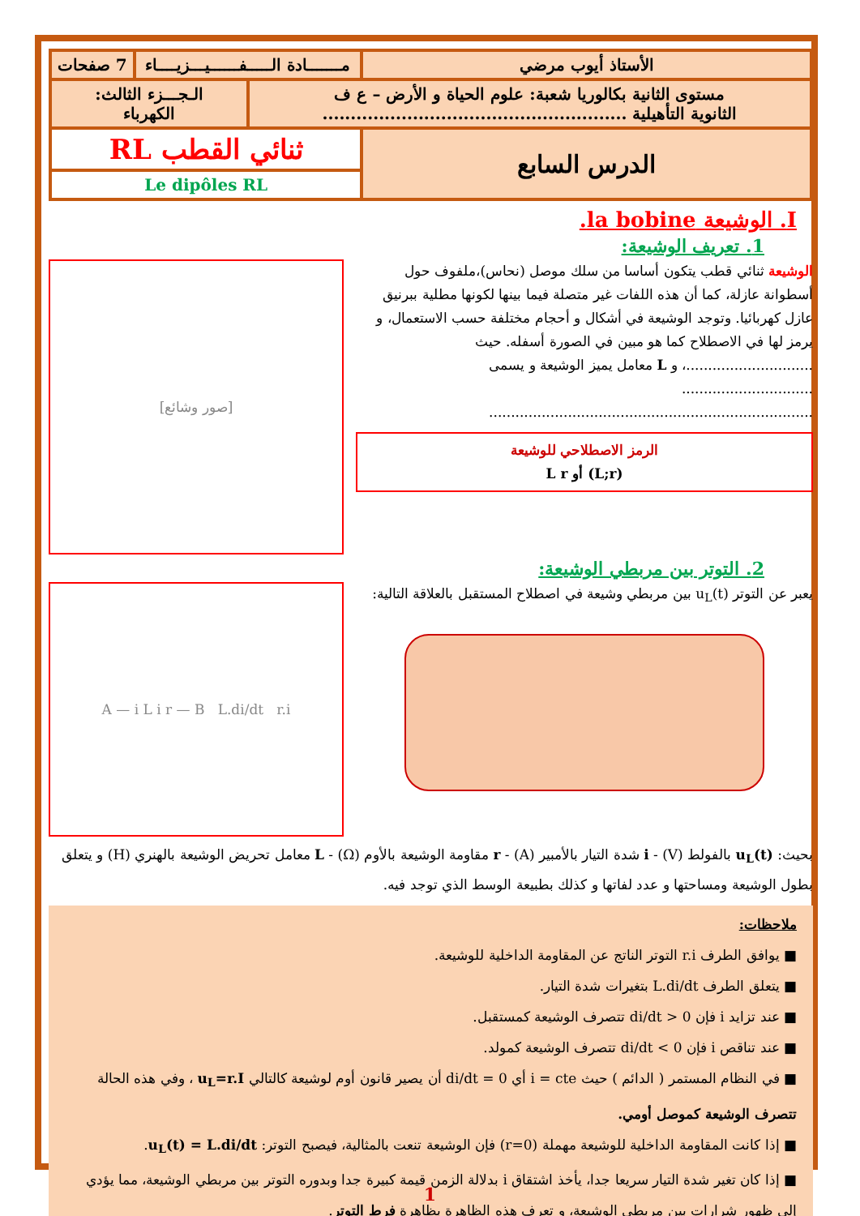| الأستاذ أيوب مرضي | مـــــــادة الـــــفــــــيـــزيــــاء | | 7 صفحات |
| مستوى الثانية بكالوريا شعبة: علوم الحياة و الأرض – ع ف الثانوية التأهيلية ...................................................... | | الـجـــزء الثالث: الكهرباء | |
| الدرس السابع | ثنائي القطب RL | | |
| | Le dipôles RL | | |
I. الوشيعة la bobine.
1. تعريف الوشيعة:
الوشيعة ثنائي قطب يتكون أساسا من سلك موصل (نحاس)،ملفوف حول أسطوانة عازلة، كما أن هذه اللفات غير متصلة فيما بينها لكونها مطلية ببرنيق عازل كهربائيا. وتوجد الوشيعة في أشكال و أحجام مختلفة حسب الاستعمال، و يرمز لها في الاصطلاح كما هو مبين في الصورة أسفله. حيث .............................، و L معامل يميز الوشيعة و يسمى ..............................
..........................................................................
الرمز الاصطلاحي للوشيعة
(L;r) أو L r
[صور وشائع]
2. التوتر بين مربطي الوشيعة:
يعبر عن التوتر u<sub>L</sub>(t) بين مربطي وشيعة في اصطلاح المستقبل بالعلاقة التالية:
A — i L i r — B L.di/dt r.i
بحيث: u<sub>L</sub>(t) بالفولط (V) - i شدة التيار بالأمبير (A) - r مقاومة الوشيعة بالأوم (Ω) - L معامل تحريض الوشيعة بالهنري (H) و يتعلق بطول الوشيعة ومساحتها و عدد لفاتها و كذلك بطبيعة الوسط الذي توجد فيه.
ملاحظات:
■ يوافق الطرف r.i التوتر الناتج عن المقاومة الداخلية للوشيعة.
■ يتعلق الطرف L.di/dt بتغيرات شدة التيار.
■ عند تزايد i فإن di/dt > 0 تتصرف الوشيعة كمستقبل.
■ عند تناقص i فإن di/dt < 0 تتصرف الوشيعة كمولد.
■ في النظام المستمر ( الدائم ) حيث i = cte أي di/dt = 0 أن يصير قانون أوم لوشيعة كالتالي u<sub>L</sub>=r.I ، وفي هذه الحالة تتصرف الوشيعة كموصل أومي.
■ إذا كانت المقاومة الداخلية للوشيعة مهملة (r=0) فإن الوشيعة تنعت بالمثالية، فيصبح التوتر: u<sub>L</sub>(t) = L.di/dt.
■ إذا كان تغير شدة التيار سريعا جدا، يأخذ اشتقاق i بدلالة الزمن قيمة كبيرة جدا وبدوره التوتر بين مربطي الوشيعة، مما يؤدي إلى ظهور شرارات بين مربطي الوشيعة، و تعرف هذه الظاهرة بظاهرة فرط التوتر.
1